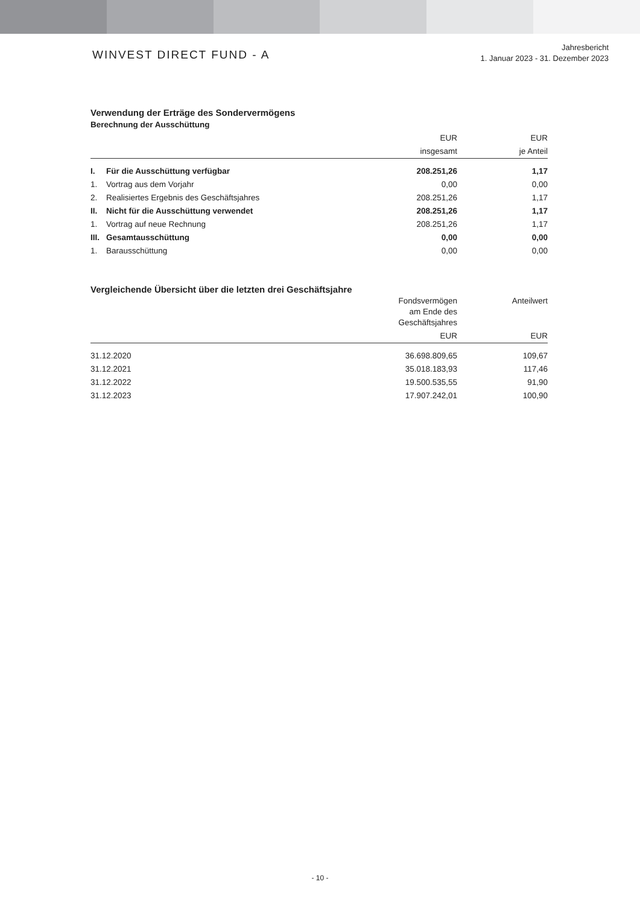WINVEST DIRECT FUND - A
Jahresbericht
1. Januar 2023 - 31. Dezember 2023
Verwendung der Erträge des Sondervermögens
Berechnung der Ausschüttung
| | | EUR | EUR |
| --- | --- | --- | --- |
| | | insgesamt | je Anteil |
| I. | Für die Ausschüttung verfügbar | 208.251,26 | 1,17 |
| 1. | Vortrag aus dem Vorjahr | 0,00 | 0,00 |
| 2. | Realisiertes Ergebnis des Geschäftsjahres | 208.251,26 | 1,17 |
| II. | Nicht für die Ausschüttung verwendet | 208.251,26 | 1,17 |
| 1. | Vortrag auf neue Rechnung | 208.251,26 | 1,17 |
| III. | Gesamtausschüttung | 0,00 | 0,00 |
| 1. | Barausschüttung | 0,00 | 0,00 |
Vergleichende Übersicht über die letzten drei Geschäftsjahre
| | Fondsvermögen am Ende des Geschäftsjahres | Anteilwert |
| --- | --- | --- |
| | EUR | EUR |
| 31.12.2020 | 36.698.809,65 | 109,67 |
| 31.12.2021 | 35.018.183,93 | 117,46 |
| 31.12.2022 | 19.500.535,55 | 91,90 |
| 31.12.2023 | 17.907.242,01 | 100,90 |
- 10 -